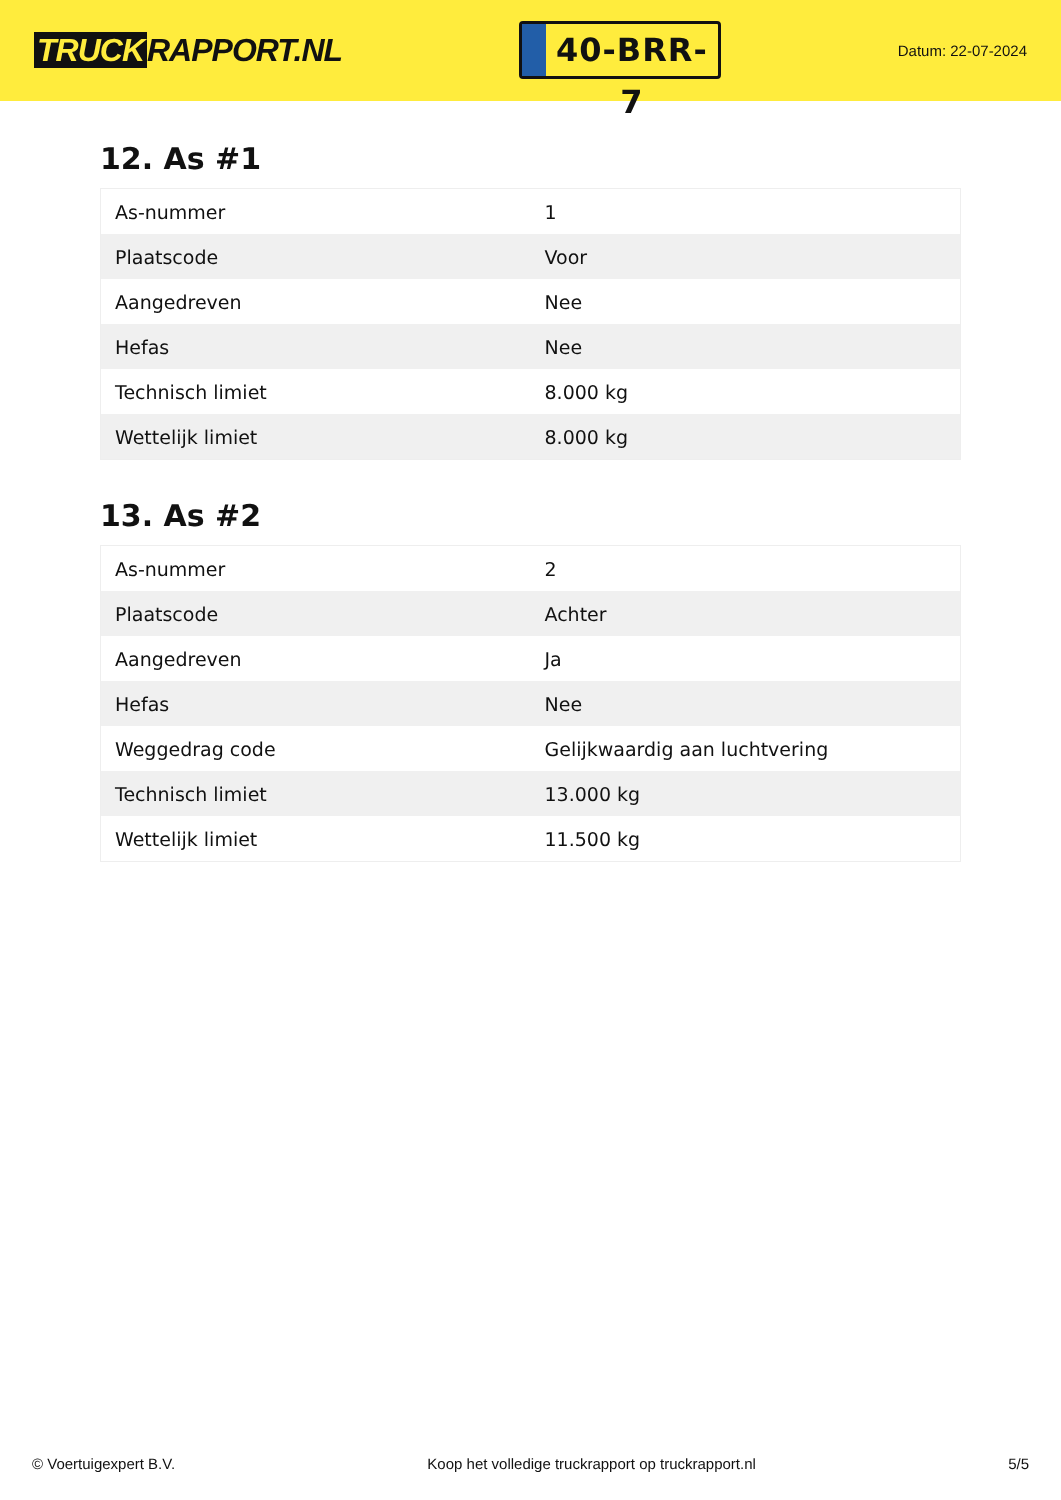TRUCK RAPPORT.NL
40-BRR-7
Datum: 22-07-2024
12. As #1
| As-nummer | 1 |
| Plaatscode | Voor |
| Aangedreven | Nee |
| Hefas | Nee |
| Technisch limiet | 8.000 kg |
| Wettelijk limiet | 8.000 kg |
13. As #2
| As-nummer | 2 |
| Plaatscode | Achter |
| Aangedreven | Ja |
| Hefas | Nee |
| Weggedrag code | Gelijkwaardig aan luchtvering |
| Technisch limiet | 13.000 kg |
| Wettelijk limiet | 11.500 kg |
© Voertuigexpert B.V. Koop het volledige truckrapport op truckrapport.nl 5/5